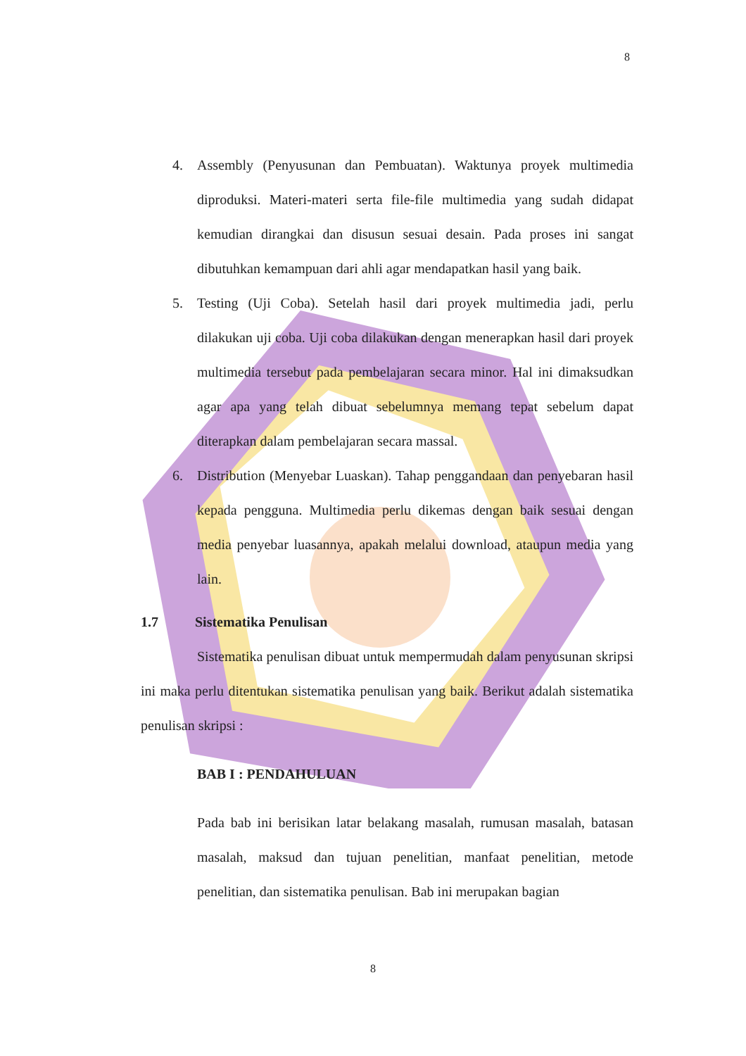8
4. Assembly (Penyusunan dan Pembuatan). Waktunya proyek multimedia diproduksi. Materi-materi serta file-file multimedia yang sudah didapat kemudian dirangkai dan disusun sesuai desain. Pada proses ini sangat dibutuhkan kemampuan dari ahli agar mendapatkan hasil yang baik.
5. Testing (Uji Coba). Setelah hasil dari proyek multimedia jadi, perlu dilakukan uji coba. Uji coba dilakukan dengan menerapkan hasil dari proyek multimedia tersebut pada pembelajaran secara minor. Hal ini dimaksudkan agar apa yang telah dibuat sebelumnya memang tepat sebelum dapat diterapkan dalam pembelajaran secara massal.
6. Distribution (Menyebar Luaskan). Tahap penggandaan dan penyebaran hasil kepada pengguna. Multimedia perlu dikemas dengan baik sesuai dengan media penyebar luasannya, apakah melalui download, ataupun media yang lain.
1.7 Sistematika Penulisan
Sistematika penulisan dibuat untuk mempermudah dalam penyusunan skripsi ini maka perlu ditentukan sistematika penulisan yang baik. Berikut adalah sistematika penulisan skripsi :
BAB I : PENDAHULUAN
Pada bab ini berisikan latar belakang masalah, rumusan masalah, batasan masalah, maksud dan tujuan penelitian, manfaat penelitian, metode penelitian, dan sistematika penulisan. Bab ini merupakan bagian
8